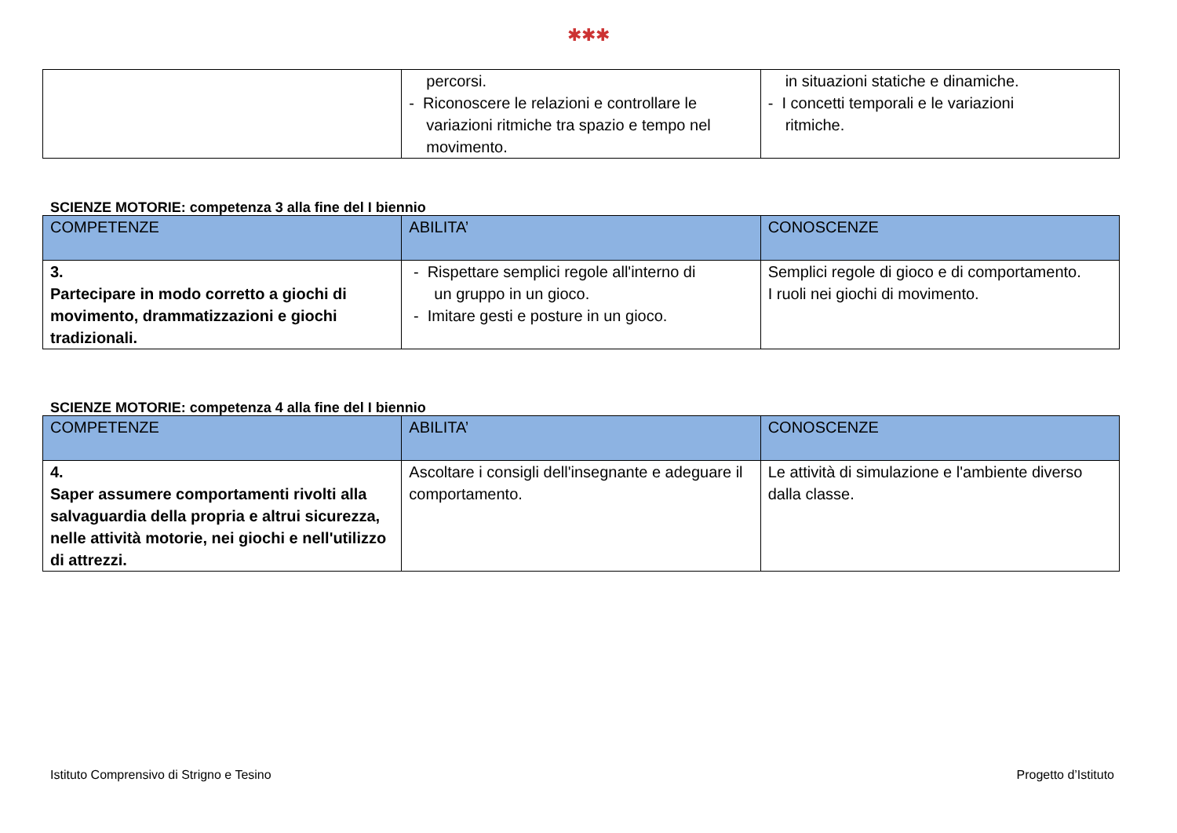✱✱✱
| | percorsi. - Riconoscere le relazioni e controllare le variazioni ritmiche tra spazio e tempo nel movimento. | in situazioni statiche e dinamiche. - I concetti temporali e le variazioni ritmiche. |
SCIENZE MOTORIE: competenza 3 alla fine del I biennio
| COMPETENZE | ABILITA’ | CONOSCENZE |
| --- | --- | --- |
| 3. Partecipare in modo corretto a giochi di movimento, drammatizzazioni e giochi tradizionali. | - Rispettare semplici regole all'interno di un gruppo in un gioco. - Imitare gesti e posture in un gioco. | Semplici regole di gioco e di comportamento. I ruoli nei giochi di movimento. |
SCIENZE MOTORIE: competenza 4 alla fine del I biennio
| COMPETENZE | ABILITA’ | CONOSCENZE |
| --- | --- | --- |
| 4. Saper assumere comportamenti rivolti alla salvaguardia della propria e altrui sicurezza, nelle attività motorie, nei giochi e nell'utilizzo di attrezzi. | Ascoltare i consigli dell'insegnante e adeguare il comportamento. | Le attività di simulazione e l'ambiente diverso dalla classe. |
Istituto Comprensivo di Strigno e Tesino Progetto d’Istituto